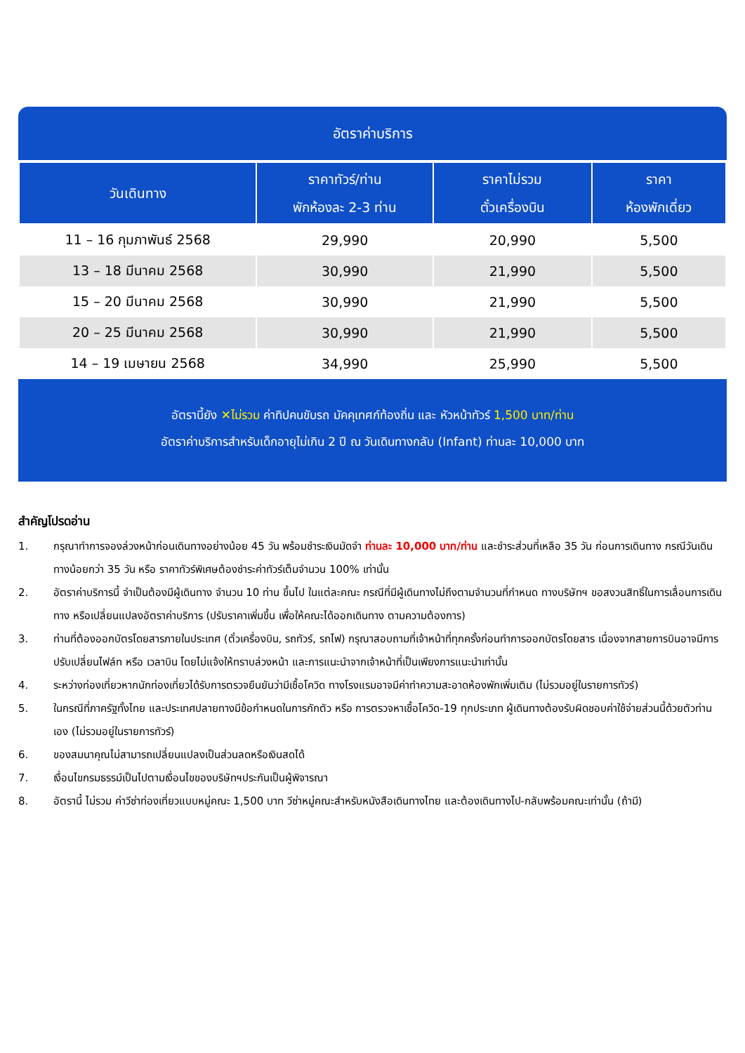อัตราค่าบริการ
| วันเดินทาง | ราคาทัวร์/ท่าน พักห้องละ 2-3 ท่าน | ราคาไม่รวม ตั๋วเครื่องบิน | ราคา ห้องพักเดี่ยว |
| --- | --- | --- | --- |
| 11 – 16 กุมภาพันธ์ 2568 | 29,990 | 20,990 | 5,500 |
| 13 – 18 มีนาคม 2568 | 30,990 | 21,990 | 5,500 |
| 15 – 20 มีนาคม 2568 | 30,990 | 21,990 | 5,500 |
| 20 – 25 มีนาคม 2568 | 30,990 | 21,990 | 5,500 |
| 14 – 19 เมษายน 2568 | 34,990 | 25,990 | 5,500 |
อัตรานี้ยัง ✕ไม่รวม ค่าทิปคนขับรถ มัคคุเทศก์ท้องถิ่น และ หัวหน้าทัวร์ 1,500 บาท/ท่าน
อัตราค่าบริการสำหรับเด็กอายุไม่เกิน 2 ปี ณ วันเดินทางกลับ (Infant) ท่านละ 10,000 บาท
สำคัญโปรดอ่าน
1. กรุณาทำการจองล่วงหน้าก่อนเดินทางอย่างน้อย 45 วัน พร้อมชำระเงินมัดจำ ท่านละ 10,000 บาท/ท่าน และชำระส่วนที่เหลือ 35 วัน ก่อนการเดินทาง กรณีวันเดินทางน้อยกว่า 35 วัน หรือ ราคาทัวร์พิเศษต้องชำระค่าทัวร์เต็มจำนวน 100% เท่านั้น
2. อัตราค่าบริการนี้ จำเป็นต้องมีผู้เดินทาง จำนวน 10 ท่าน ขึ้นไป ในแต่ละคณะ กรณีที่มีผู้เดินทางไม่ถึงตามจำนวนที่กำหนด ทางบริษัทฯ ขอสงวนสิทธิ์ในการเลื่อนการเดินทาง หรือเปลี่ยนแปลงอัตราค่าบริการ (ปรับราคาเพิ่มขึ้น เพื่อให้คณะได้ออกเดินทาง ตามความต้องการ)
3. ท่านที่ต้องออกบัตรโดยสารภายในประเทศ (ตั๋วเครื่องบิน, รถทัวร์, รถไฟ) กรุณาสอบถามที่เจ้าหน้าที่ทุกครั้งก่อนทำการออกบัตรโดยสาร เนื่องจากสายการบินอาจมีการปรับเปลี่ยนไฟล์ท หรือ เวลาบิน โดยไม่แจ้งให้ทราบล่วงหน้า และการแนะนำจากเจ้าหน้าที่เป็นเพียงการแนะนำเท่านั้น
4. ระหว่างท่องเที่ยวหากนักท่องเที่ยวได้รับการตรวจยืนยันว่ามีเชื้อโควิด ทางโรงแรมอาจมีค่าทำความสะอาดห้องพักเพิ่มเติม (ไม่รวมอยู่ในรายการทัวร์)
5. ในกรณีที่ภาครัฐทั้งไทย และประเทศปลายทางมีข้อกำหนดในการกักตัว หรือ การตรวจหาเชื้อโควิด-19 ทุกประเภท ผู้เดินทางต้องรับผิดชอบค่าใช้จ่ายส่วนนี้ด้วยตัวท่านเอง (ไม่รวมอยู่ในรายการทัวร์)
6. ของสมนาคุณไม่สามารถเปลี่ยนแปลงเป็นส่วนลดหรือเงินสดได้
7. เงื่อนไขกรมธรรม์เป็นไปตามเงื่อนไขของบริษัทฯประกันเป็นผู้พิจารณา
8. อัตรานี้ ไม่รวม ค่าวีซ่าท่องเที่ยวแบบหมู่คณะ 1,500 บาท วีซ่าหมู่คณะสำหรับหนังสือเดินทางไทย และต้องเดินทางไป-กลับพร้อมคณะเท่านั้น (ถ้ามี)